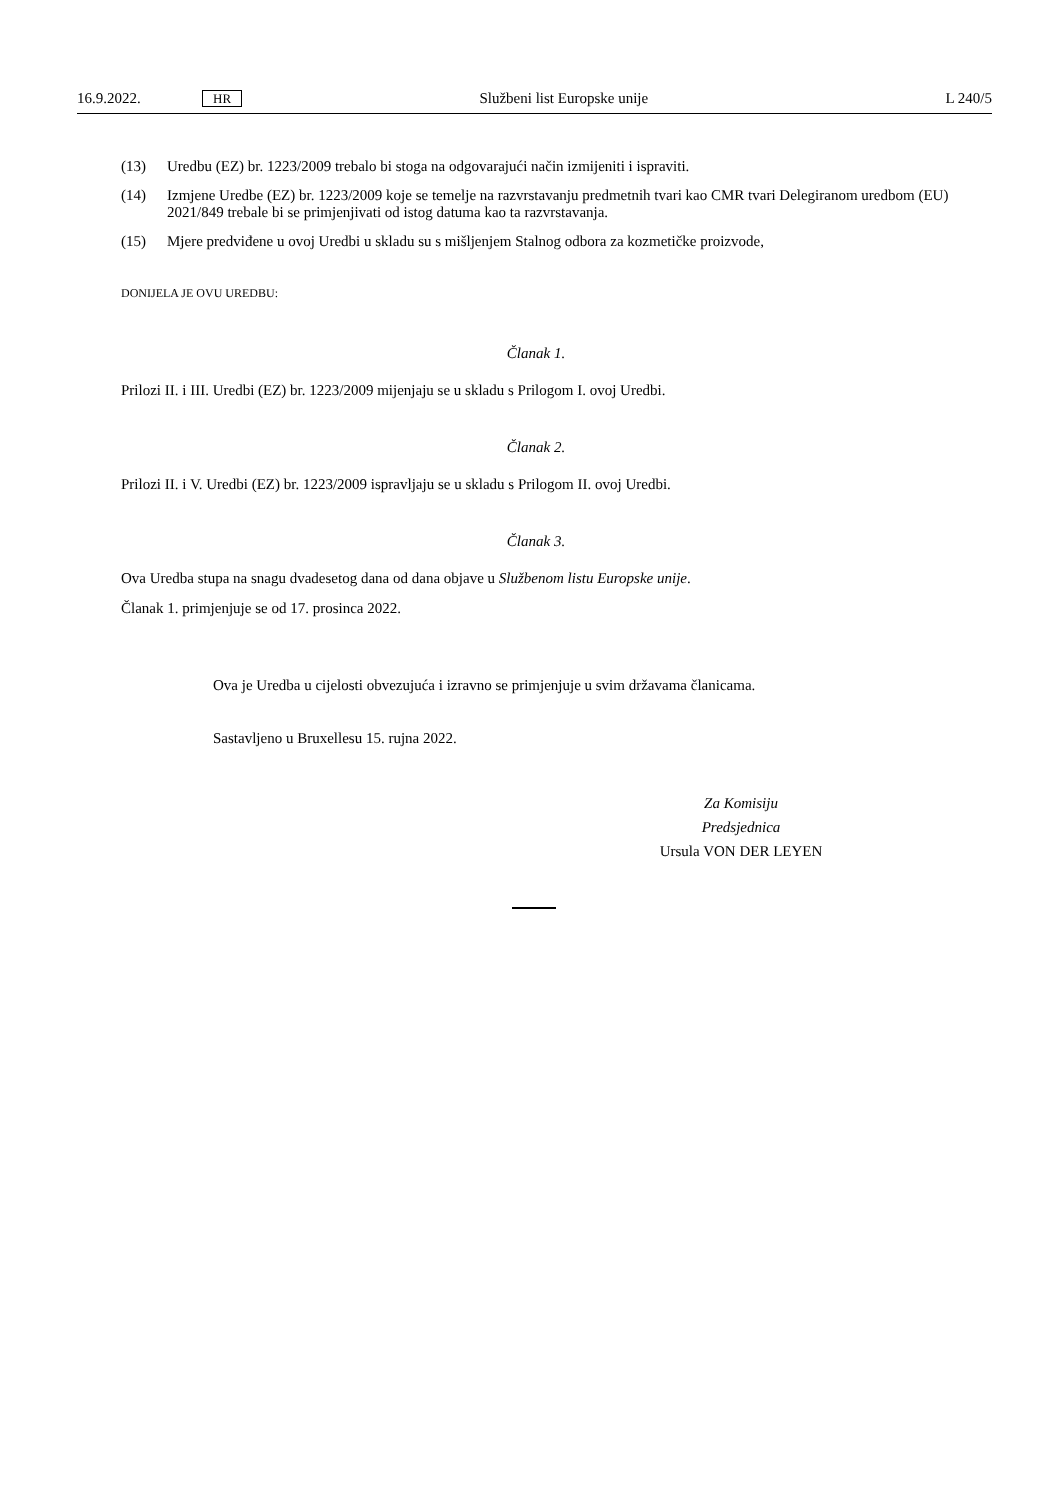16.9.2022. HR Službeni list Europske unije L 240/5
(13) Uredbu (EZ) br. 1223/2009 trebalo bi stoga na odgovarajući način izmijeniti i ispraviti.
(14) Izmjene Uredbe (EZ) br. 1223/2009 koje se temelje na razvrstavanju predmetnih tvari kao CMR tvari Delegiranom uredbom (EU) 2021/849 trebale bi se primjenjivati od istog datuma kao ta razvrstavanja.
(15) Mjere predviđene u ovoj Uredbi u skladu su s mišljenjem Stalnog odbora za kozmetičke proizvode,
DONIJELA JE OVU UREDBU:
Članak 1.
Prilozi II. i III. Uredbi (EZ) br. 1223/2009 mijenjaju se u skladu s Prilogom I. ovoj Uredbi.
Članak 2.
Prilozi II. i V. Uredbi (EZ) br. 1223/2009 ispravljaju se u skladu s Prilogom II. ovoj Uredbi.
Članak 3.
Ova Uredba stupa na snagu dvadesetog dana od dana objave u Službenom listu Europske unije.
Članak 1. primjenjuje se od 17. prosinca 2022.
Ova je Uredba u cijelosti obvezujuća i izravno se primjenjuje u svim državama članicama.
Sastavljeno u Bruxellesu 15. rujna 2022.
Za Komisiju
Predsjednica
Ursula VON DER LEYEN